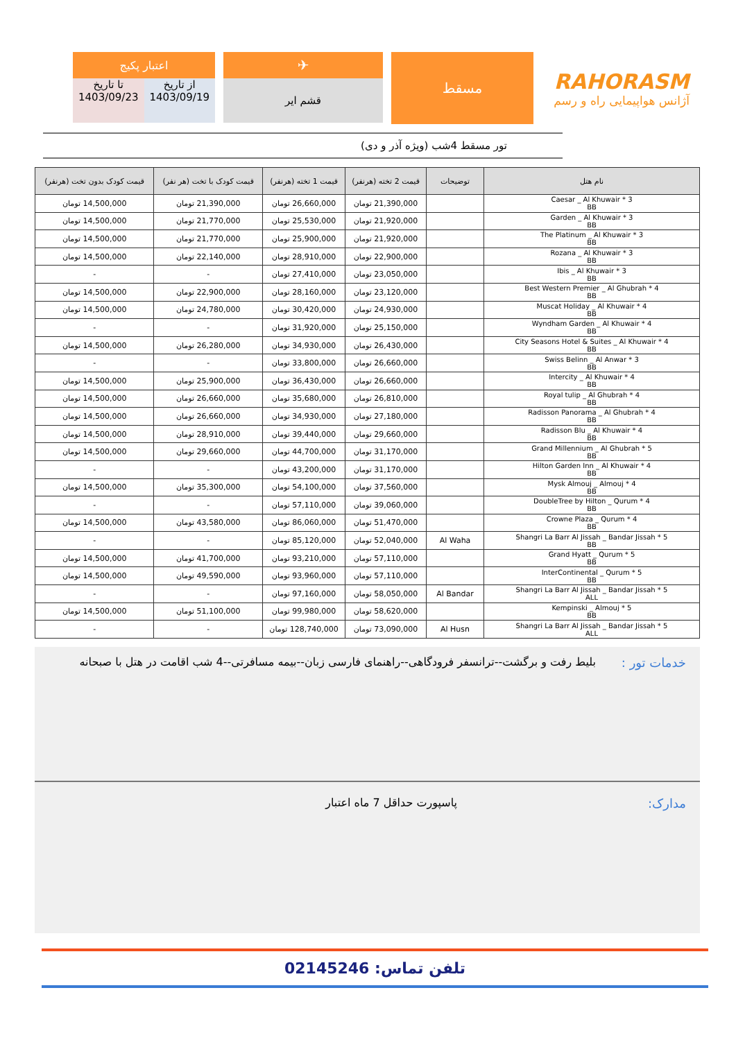RAHORASM
آژانس هواپیمایی راه و رسم
مسقط
✈
قشم ایر
اعتبار پکیج
از تاریخ
1403/09/19
تا تاریخ
1403/09/23
تور مسقط 4شب (ویژه آذر و دی)
| نام هتل | توضیحات | قیمت 2 تخته (هرنفر) | قیمت 1 تخته (هرنفر) | قیمت کودک با تخت (هر نفر) | قیمت کودک بدون تخت (هرنفر) |
| --- | --- | --- | --- | --- | --- |
| Caesar _ Al Khuwair * 3 BB | | 21,390,000 تومان | 26,660,000 تومان | 21,390,000 تومان | 14,500,000 تومان |
| Garden _ Al Khuwair * 3 BB | | 21,920,000 تومان | 25,530,000 تومان | 21,770,000 تومان | 14,500,000 تومان |
| The Platinum _ Al Khuwair * 3 BB | | 21,920,000 تومان | 25,900,000 تومان | 21,770,000 تومان | 14,500,000 تومان |
| Rozana _ Al Khuwair * 3 BB | | 22,900,000 تومان | 28,910,000 تومان | 22,140,000 تومان | 14,500,000 تومان |
| Ibis _ Al Khuwair * 3 BB | | 23,050,000 تومان | 27,410,000 تومان | - | - |
| Best Western Premier _ Al Ghubrah * 4 BB | | 23,120,000 تومان | 28,160,000 تومان | 22,900,000 تومان | 14,500,000 تومان |
| Muscat Holiday _ Al Khuwair * 4 BB | | 24,930,000 تومان | 30,420,000 تومان | 24,780,000 تومان | 14,500,000 تومان |
| Wyndham Garden _ Al Khuwair * 4 BB | | 25,150,000 تومان | 31,920,000 تومان | - | - |
| City Seasons Hotel & Suites _ Al Khuwair * 4 BB | | 26,430,000 تومان | 34,930,000 تومان | 26,280,000 تومان | 14,500,000 تومان |
| Swiss Belinn _ Al Anwar * 3 BB | | 26,660,000 تومان | 33,800,000 تومان | - | - |
| Intercity _ Al Khuwair * 4 BB | | 26,660,000 تومان | 36,430,000 تومان | 25,900,000 تومان | 14,500,000 تومان |
| Royal tulip _ Al Ghubrah * 4 BB | | 26,810,000 تومان | 35,680,000 تومان | 26,660,000 تومان | 14,500,000 تومان |
| Radisson Panorama _ Al Ghubrah * 4 BB | | 27,180,000 تومان | 34,930,000 تومان | 26,660,000 تومان | 14,500,000 تومان |
| Radisson Blu _ Al Khuwair * 4 BB | | 29,660,000 تومان | 39,440,000 تومان | 28,910,000 تومان | 14,500,000 تومان |
| Grand Millennium _ Al Ghubrah * 5 BB | | 31,170,000 تومان | 44,700,000 تومان | 29,660,000 تومان | 14,500,000 تومان |
| Hilton Garden Inn _ Al Khuwair * 4 BB | | 31,170,000 تومان | 43,200,000 تومان | - | - |
| Mysk Almouj _ Almouj * 4 BB | | 37,560,000 تومان | 54,100,000 تومان | 35,300,000 تومان | 14,500,000 تومان |
| DoubleTree by Hilton _ Qurum * 4 BB | | 39,060,000 تومان | 57,110,000 تومان | - | - |
| Crowne Plaza _ Qurum * 4 BB | | 51,470,000 تومان | 86,060,000 تومان | 43,580,000 تومان | 14,500,000 تومان |
| Shangri La Barr Al Jissah _ Bandar Jissah * 5 BB | Al Waha | 52,040,000 تومان | 85,120,000 تومان | - | - |
| Grand Hyatt _ Qurum * 5 BB | | 57,110,000 تومان | 93,210,000 تومان | 41,700,000 تومان | 14,500,000 تومان |
| InterContinental _ Qurum * 5 BB | | 57,110,000 تومان | 93,960,000 تومان | 49,590,000 تومان | 14,500,000 تومان |
| Shangri La Barr Al Jissah _ Bandar Jissah * 5 ALL | Al Bandar | 58,050,000 تومان | 97,160,000 تومان | - | - |
| Kempinski _ Almouj * 5 BB | | 58,620,000 تومان | 99,980,000 تومان | 51,100,000 تومان | 14,500,000 تومان |
| Shangri La Barr Al Jissah _ Bandar Jissah * 5 ALL | Al Husn | 73,090,000 تومان | 128,740,000 تومان | - | - |
خدمات تور :
بلیط رفت و برگشت--ترانسفر فرودگاهی--راهنمای فارسی زبان--بیمه مسافرتی--4 شب اقامت در هتل با صبحانه
مدارک: پاسپورت حداقل 7 ماه اعتبار
تلفن تماس: 02145246